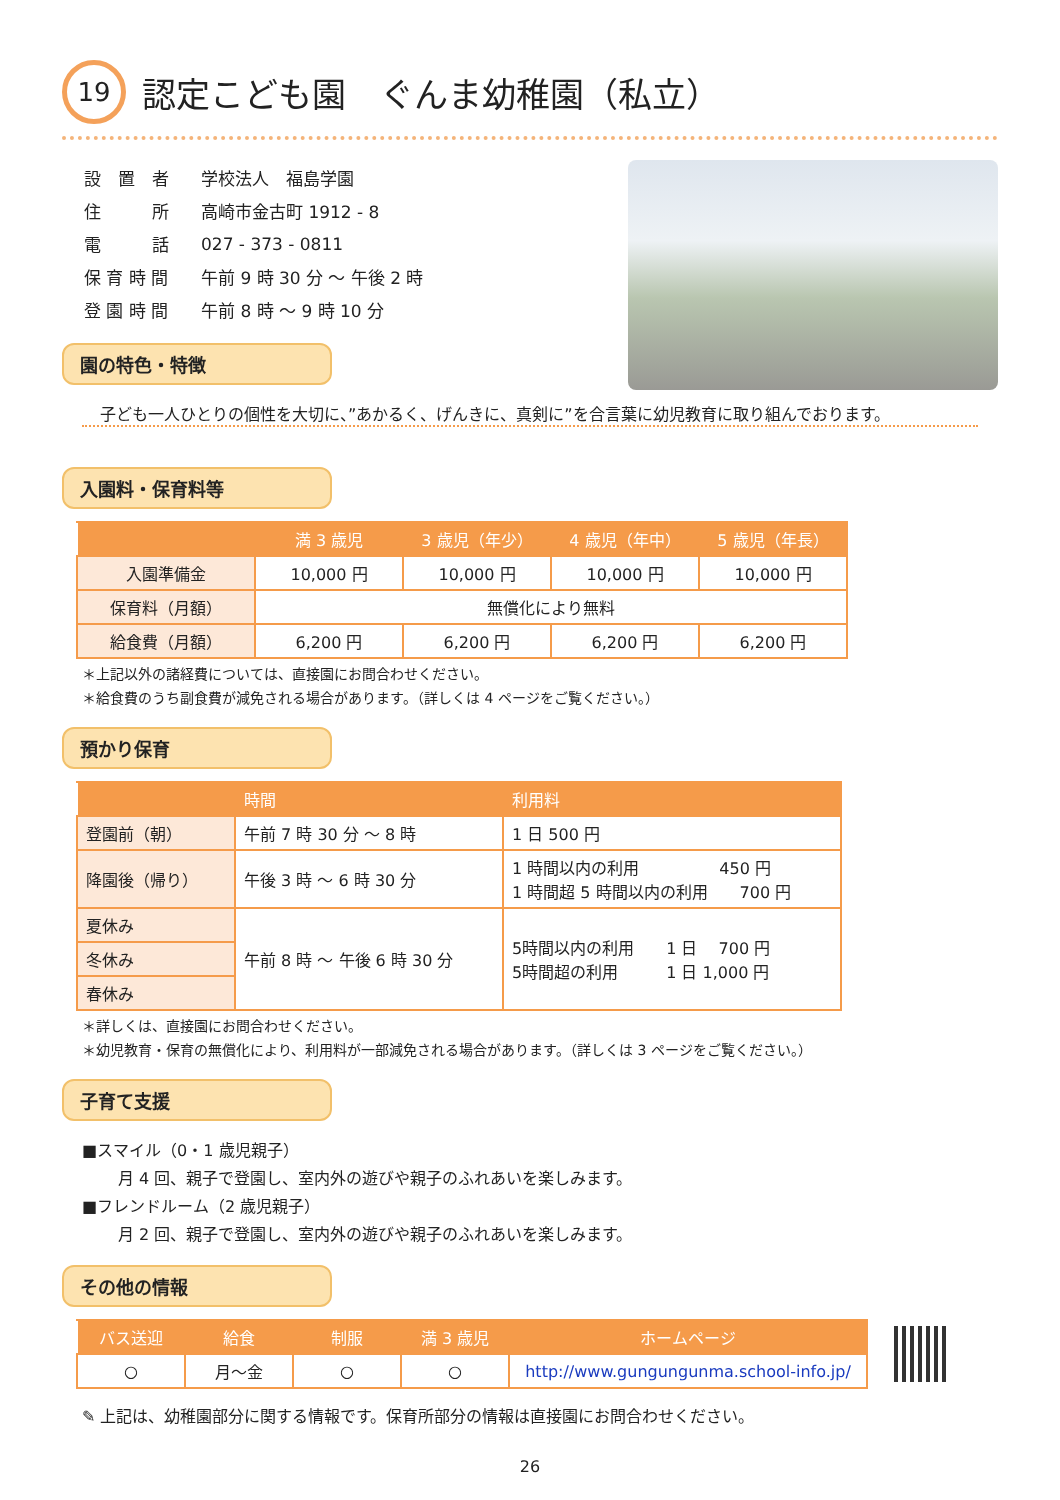19 認定こども園　ぐんま幼稚園（私立）
| 設 置 者 | 学校法人 福島学園 |
| 住 所 | 高崎市金古町 1912 - 8 |
| 電 話 | 027 - 373 - 0811 |
| 保 育 時 間 | 午前 9 時 30 分 ～ 午後 2 時 |
| 登 園 時 間 | 午前 8 時 ～ 9 時 10 分 |
園の特色・特徴
子ども一人ひとりの個性を大切に、”あかるく、げんきに、真剣に”を合言葉に幼児教育に取り組んでおります。
入園料・保育料等
| | 満 3 歳児 | 3 歳児（年少） | 4 歳児（年中） | 5 歳児（年長） |
| --- | --- | --- | --- | --- |
| 入園準備金 | 10,000 円 | 10,000 円 | 10,000 円 | 10,000 円 |
| 保育料（月額） | 無償化により無料 | | | |
| 給食費（月額） | 6,200 円 | 6,200 円 | 6,200 円 | 6,200 円 |
＊上記以外の諸経費については、直接園にお問合わせください。
＊給食費のうち副食費が減免される場合があります。（詳しくは 4 ページをご覧ください。）
預かり保育
| | 時間 | 利用料 |
| --- | --- | --- |
| 登園前（朝） | 午前 7 時 30 分 ～ 8 時 | 1 日 500 円 |
| 降園後（帰り） | 午後 3 時 ～ 6 時 30 分 | 1 時間以内の利用 450 円 1 時間超 5 時間以内の利用 700 円 |
| 夏休み | 午前 8 時 ～ 午後 6 時 30 分 | 5時間以内の利用 1 日 700 円 5時間超の利用 1 日 1,000 円 |
| 冬休み | | |
| 春休み | | |
＊詳しくは、直接園にお問合わせください。
＊幼児教育・保育の無償化により、利用料が一部減免される場合があります。（詳しくは 3 ページをご覧ください。）
子育て支援
■スマイル（0・1 歳児親子）
月 4 回、親子で登園し、室内外の遊びや親子のふれあいを楽しみます。
■フレンドルーム（2 歳児親子）
月 2 回、親子で登園し、室内外の遊びや親子のふれあいを楽しみます。
その他の情報
| バス送迎 | 給食 | 制服 | 満 3 歳児 | ホームページ |
| --- | --- | --- | --- | --- |
| ○ | 月～金 | ○ | ○ | http://www.gungungunma.school-info.jp/ |
✎ 上記は、幼稚園部分に関する情報です。保育所部分の情報は直接園にお問合わせください。
26